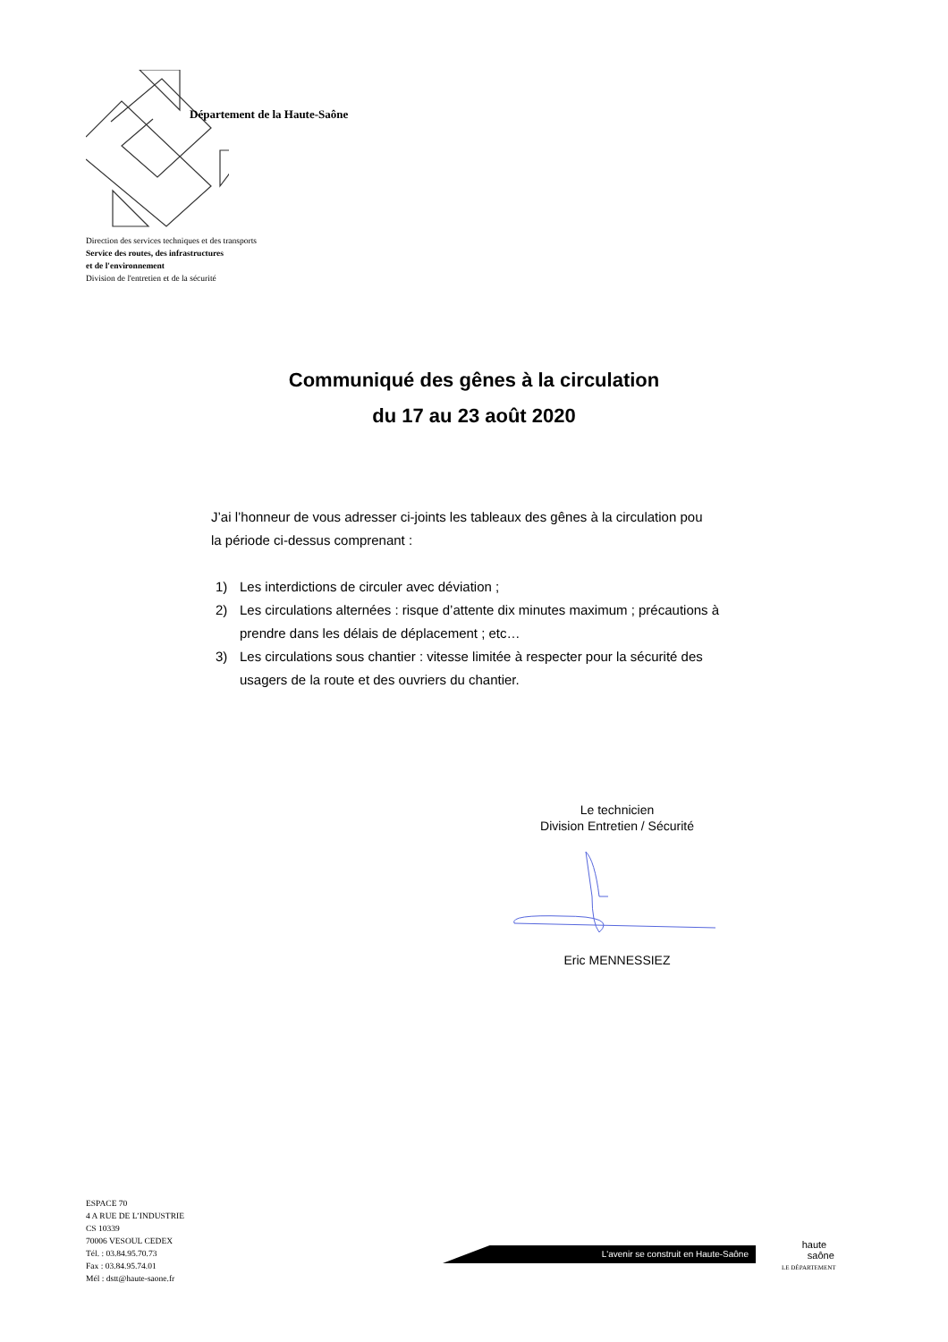Département de la Haute-Saône
Direction des services techniques et des transports
Service des routes, des infrastructures
et de l'environnement
Division de l'entretien et de la sécurité
Communiqué des gênes à la circulation
du 17 au 23 août 2020
J’ai l’honneur de vous adresser ci-joints les tableaux des gênes à la circulation pou
la période ci-dessus comprenant :
1) Les interdictions de circuler avec déviation ;
2) Les circulations alternées : risque d’attente dix minutes maximum ; précautions à prendre dans les délais de déplacement ; etc…
3) Les circulations sous chantier : vitesse limitée à respecter pour la sécurité des usagers de la route et des ouvriers du chantier.
Le technicien
Division Entretien / Sécurité Eric MENNESSIEZ
ESPACE 70
4 A RUE DE L’INDUSTRIE
CS 10339
70006 VESOUL CEDEX
Tél. : 03.84.95.70.73
Fax : 03.84.95.74.01
Mél : dstt@haute-saone.fr
L'avenir se construit en Haute-Saône
haute
saône
LE DÉPARTEMENT